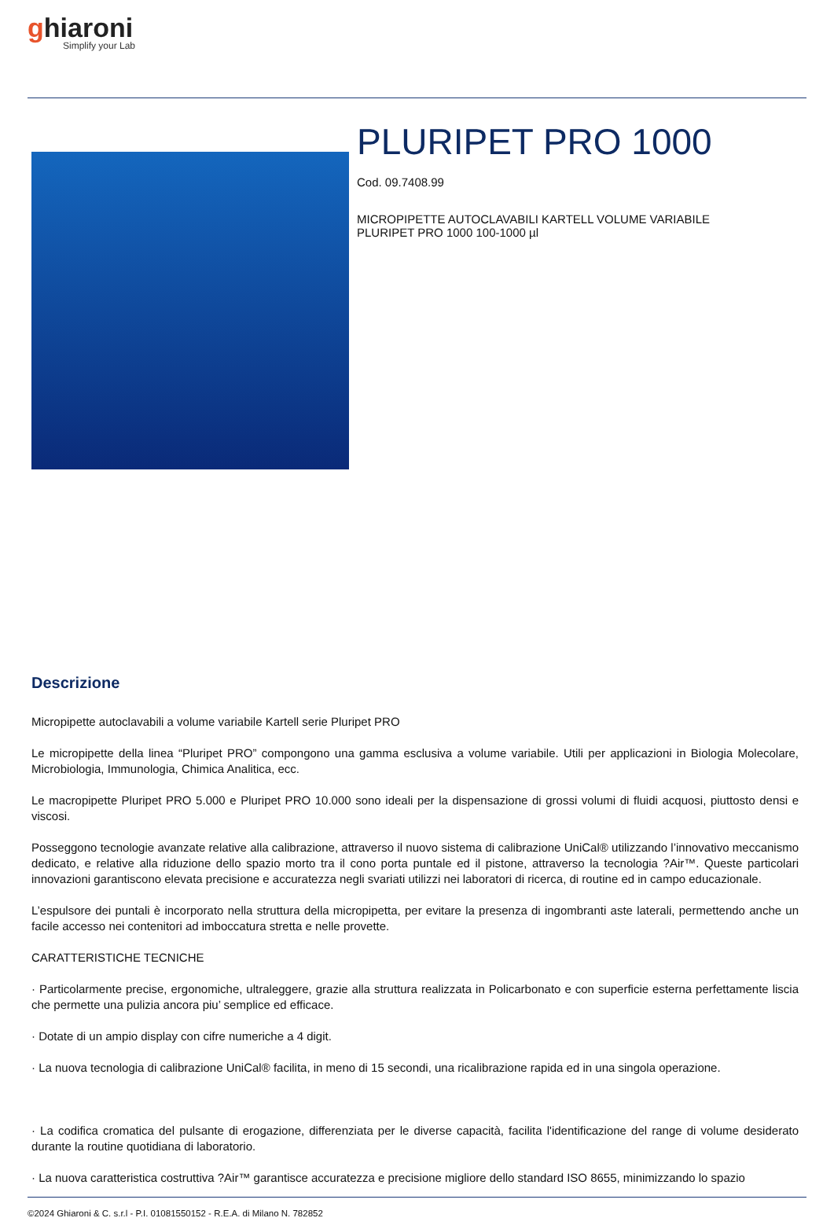ghiaroni
Simplify your Lab
PLURIPET PRO 1000
Cod. 09.7408.99
MICROPIPETTE AUTOCLAVABILI KARTELL VOLUME VARIABILE
PLURIPET PRO 1000 100-1000 µl
Descrizione
Micropipette autoclavabili a volume variabile Kartell serie Pluripet PRO
Le micropipette della linea “Pluripet PRO” compongono una gamma esclusiva a volume variabile. Utili per applicazioni in Biologia Molecolare, Microbiologia, Immunologia, Chimica Analitica, ecc.
Le macropipette Pluripet PRO 5.000 e Pluripet PRO 10.000 sono ideali per la dispensazione di grossi volumi di fluidi acquosi, piuttosto densi e viscosi.
Posseggono tecnologie avanzate relative alla calibrazione, attraverso il nuovo sistema di calibrazione UniCal® utilizzando l’innovativo meccanismo dedicato, e relative alla riduzione dello spazio morto tra il cono porta puntale ed il pistone, attraverso la tecnologia ?Air™. Queste particolari innovazioni garantiscono elevata precisione e accuratezza negli svariati utilizzi nei laboratori di ricerca, di routine ed in campo educazionale.
L’espulsore dei puntali è incorporato nella struttura della micropipetta, per evitare la presenza di ingombranti aste laterali, permettendo anche un facile accesso nei contenitori ad imboccatura stretta e nelle provette.
CARATTERISTICHE TECNICHE
· Particolarmente precise, ergonomiche, ultraleggere, grazie alla struttura realizzata in Policarbonato e con superficie esterna perfettamente liscia che permette una pulizia ancora piu’ semplice ed efficace.
· Dotate di un ampio display con cifre numeriche a 4 digit.
· La nuova tecnologia di calibrazione UniCal® facilita, in meno di 15 secondi, una ricalibrazione rapida ed in una singola operazione.
· La codifica cromatica del pulsante di erogazione, differenziata per le diverse capacità, facilita l'identificazione del range di volume desiderato durante la routine quotidiana di laboratorio.
· La nuova caratteristica costruttiva ?Air™ garantisce accuratezza e precisione migliore dello standard ISO 8655, minimizzando lo spazio
©2024 Ghiaroni & C. s.r.l - P.I. 01081550152 - R.E.A. di Milano N. 782852